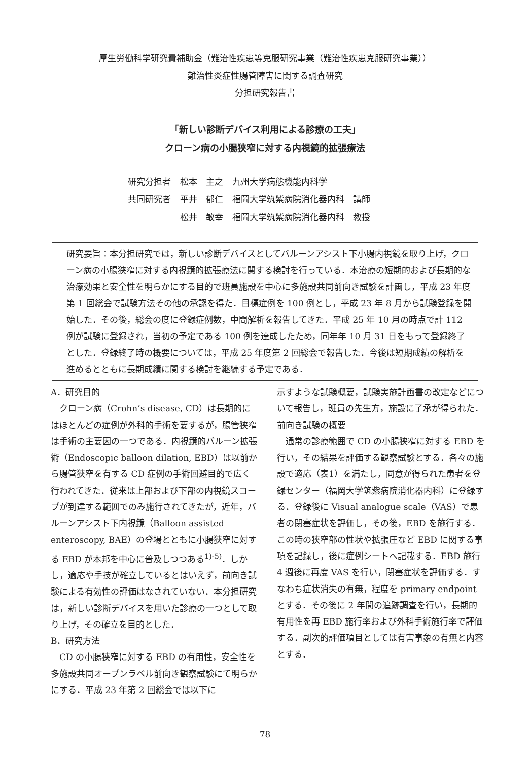厚生労働科学研究費補助金（難治性疾患等克服研究事業（難治性疾患克服研究事業））
難治性炎症性腸管障害に関する調査研究
分担研究報告書
「新しい診断デバイス利用による診療の工夫」
クローン病の小腸狭窄に対する内視鏡的拡張療法
| 研究分担者 | 松本 主之 | 九州大学病態機能内科学 |
| 共同研究者 | 平井 郁仁 | 福岡大学筑紫病院消化器内科 講師 |
| | 松井 敏幸 | 福岡大学筑紫病院消化器内科 教授 |
研究要旨：本分担研究では，新しい診断デバイスとしてバルーンアシスト下小腸内視鏡を取り上げ，クローン病の小腸狭窄に対する内視鏡的拡張療法に関する検討を行っている．本治療の短期的および長期的な治療効果と安全性を明らかにする目的で班員施設を中心に多施設共同前向き試験を計画し，平成 23 年度第 1 回総会で試験方法その他の承認を得た．目標症例を 100 例とし，平成 23 年 8 月から試験登録を開始した．その後，総会の度に登録症例数，中間解析を報告してきた．平成 25 年 10 月の時点で計 112 例が試験に登録され，当初の予定である 100 例を達成したため，同年年 10 月 31 日をもって登録終了とした．登録終了時の概要については，平成 25 年度第 2 回総会で報告した．今後は短期成績の解析を進めるとともに長期成績に関する検討を継続する予定である．
A．研究目的
　クローン病（Crohn’s disease, CD）は長期的にはほとんどの症例が外科的手術を要するが，腸管狭窄は手術の主要因の一つである．内視鏡的バルーン拡張術（Endoscopic balloon dilation, EBD）は以前から腸管狭窄を有する CD 症例の手術回避目的で広く行われてきた．従来は上部および下部の内視鏡スコープが到達する範囲でのみ施行されてきたが，近年，バルーンアシスト下内視鏡（Balloon assisted enteroscopy, BAE）の登場とともに小腸狭窄に対する EBD が本邦を中心に普及しつつある<sup>1)-5)</sup>．しかし，適応や手技が確立しているとはいえず，前向き試験による有効性の評価はなされていない．本分担研究は，新しい診断デバイスを用いた診療の一つとして取り上げ，その確立を目的とした．
B．研究方法
　CD の小腸狭窄に対する EBD の有用性，安全性を多施設共同オープンラベル前向き観察試験にて明らかにする．平成 23 年第 2 回総会では以下に
示すような試験概要，試験実施計画書の改定などについて報告し，班員の先生方，施設に了承が得られた．
前向き試験の概要
　通常の診療範囲で CD の小腸狭窄に対する EBD を行い，その結果を評価する観察試験とする．各々の施設で適応（表1）を満たし，同意が得られた患者を登録センター（福岡大学筑紫病院消化器内科）に登録する．登録後に Visual analogue scale（VAS）で患者の閉塞症状を評価し，その後，EBD を施行する．この時の狭窄部の性状や拡張圧など EBD に関する事項を記録し，後に症例シートへ記載する．EBD 施行 4 週後に再度 VAS を行い，閉塞症状を評価する．すなわち症状消失の有無，程度を primary endpoint とする．その後に 2 年間の追跡調査を行い，長期的有用性を再 EBD 施行率および外科手術施行率で評価する．副次的評価項目としては有害事象の有無と内容とする．
78